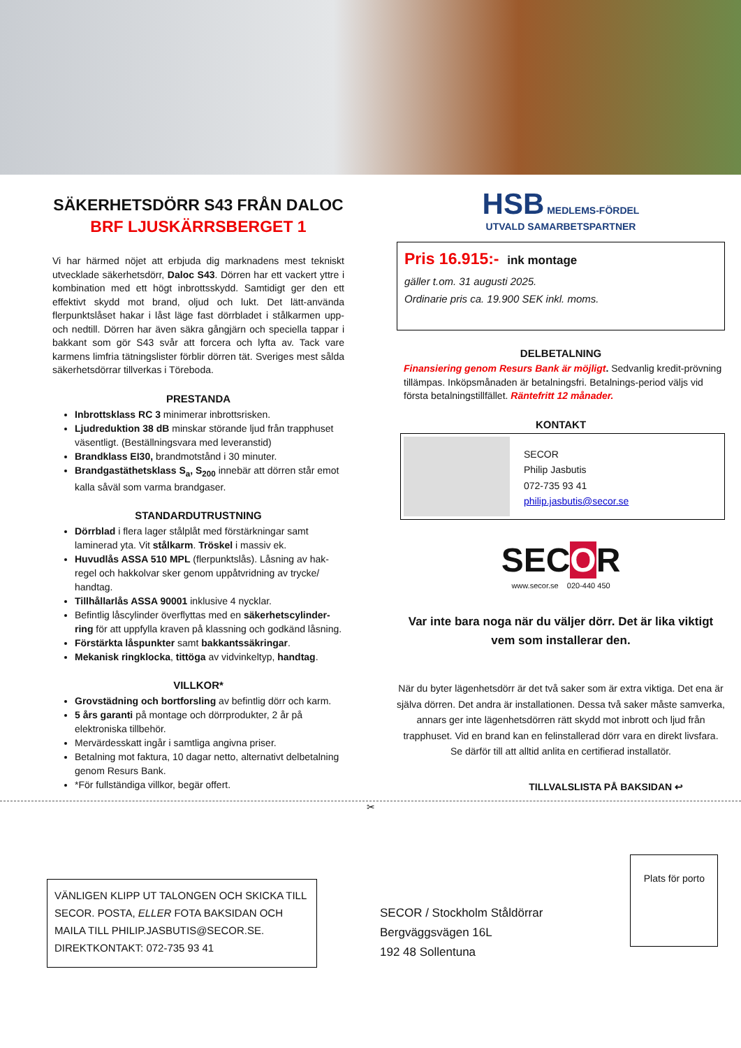SÄKERHETSDÖRR S43 FRÅN DALOC
BRF LJUSKÄRRSBERGET 1
Vi har härmed nöjet att erbjuda dig marknadens mest tekniskt utvecklade säkerhetsdörr, Daloc S43. Dörren har ett vackert yttre i kombination med ett högt inbrottsskydd. Samtidigt ger den ett effektivt skydd mot brand, oljud och lukt. Det lätt-använda flerpunktslåset hakar i låst läge fast dörrbladet i stålkarmen upp- och nedtill. Dörren har även säkra gångjärn och speciella tappar i bakkant som gör S43 svår att forcera och lyfta av. Tack vare karmens limfria tätningslister förblir dörren tät. Sveriges mest sålda säkerhetsdörrar tillverkas i Töreboda.
PRESTANDA
Inbrottsklass RC 3 minimerar inbrottsrisken.
Ljudreduktion 38 dB minskar störande ljud från trapphuset väsentligt. (Beställningsvara med leveranstid)
Brandklass EI30, brandmotstånd i 30 minuter.
Brandgastäthetsklass S<sub>a</sub>, S<sub>200</sub> innebär att dörren står emot kalla såväl som varma brandgaser.
STANDARDUTRUSTNING
Dörrblad i flera lager stålplåt med förstärkningar samt laminerad yta. Vit stålkarm. Tröskel i massiv ek.
Huvudlås ASSA 510 MPL (flerpunktslås). Låsning av hak-regel och hakkolvar sker genom uppåtvridning av trycke/ handtag.
Tillhållarlås ASSA 90001 inklusive 4 nycklar.
Befintlig låscylinder överflyttas med en säkerhetscylinder-ring för att uppfylla kraven på klassning och godkänd låsning.
Förstärkta låspunkter samt bakkantssäkringar.
Mekanisk ringklocka, tittöga av vidvinkeltyp, handtag.
VILLKOR*
Grovstädning och bortforsling av befintlig dörr och karm.
5 års garanti på montage och dörrprodukter, 2 år på elektroniska tillbehör.
Mervärdesskatt ingår i samtliga angivna priser.
Betalning mot faktura, 10 dagar netto, alternativt delbetalning genom Resurs Bank.
*För fullständiga villkor, begär offert.
HSB MEDLEMS-FÖRDEL
UTVALD SAMARBETSPARTNER
Pris 16.915:- ink montage
gäller t.om. 31 augusti 2025.
Ordinarie pris ca. 19.900 SEK inkl. moms.
DELBETALNING
Finansiering genom Resurs Bank är möjligt. Sedvanlig kredit-prövning tillämpas. Inköpsmånaden är betalningsfri. Betalnings-period väljs vid första betalningstillfället. Räntefritt 12 månader.
KONTAKT
SECOR
Philip Jasbutis
072-735 93 41
philip.jasbutis@secor.se
SECOR
www.secor.se 020-440 450
Var inte bara noga när du väljer dörr. Det är lika viktigt vem som installerar den.
När du byter lägenhetsdörr är det två saker som är extra viktiga. Det ena är själva dörren. Det andra är installationen. Dessa två saker måste samverka, annars ger inte lägenhetsdörren rätt skydd mot inbrott och ljud från trapphuset. Vid en brand kan en felinstallerad dörr vara en direkt livsfara. Se därför till att alltid anlita en certifierad installatör.
TILLVALSLISTA PÅ BAKSIDAN ↩
✂
VÄNLIGEN KLIPP UT TALONGEN OCH SKICKA TILL SECOR. POSTA, ELLER FOTA BAKSIDAN OCH MAILA TILL PHILIP.JASBUTIS@SECOR.SE. DIREKTKONTAKT: 072-735 93 41
SECOR / Stockholm Ståldörrar
Bergväggsvägen 16L
192 48 Sollentuna
Plats för porto